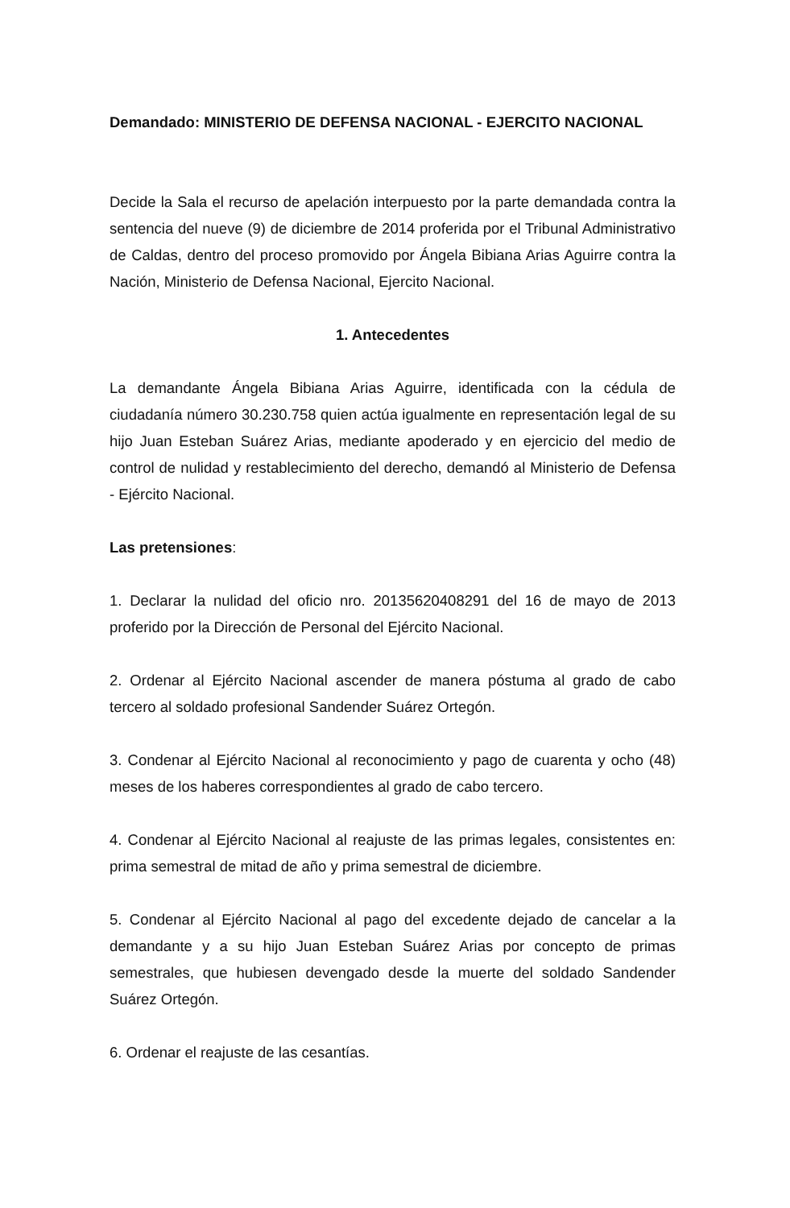Demandado: MINISTERIO DE DEFENSA NACIONAL - EJERCITO NACIONAL
Decide la Sala el recurso de apelación interpuesto por la parte demandada contra la sentencia del nueve (9) de diciembre de 2014 proferida por el Tribunal Administrativo de Caldas, dentro del proceso promovido por Ángela Bibiana Arias Aguirre contra la Nación, Ministerio de Defensa Nacional, Ejercito Nacional.
1. Antecedentes
La demandante Ángela Bibiana Arias Aguirre, identificada con la cédula de ciudadanía número 30.230.758 quien actúa igualmente en representación legal de su hijo Juan Esteban Suárez Arias, mediante apoderado y en ejercicio del medio de control de nulidad y restablecimiento del derecho, demandó al Ministerio de Defensa - Ejército Nacional.
Las pretensiones:
1. Declarar la nulidad del oficio nro. 20135620408291 del 16 de mayo de 2013 proferido por la Dirección de Personal del Ejército Nacional.
2. Ordenar al Ejército Nacional ascender de manera póstuma al grado de cabo tercero al soldado profesional Sandender Suárez Ortegón.
3. Condenar al Ejército Nacional al reconocimiento y pago de cuarenta y ocho (48) meses de los haberes correspondientes al grado de cabo tercero.
4. Condenar al Ejército Nacional al reajuste de las primas legales, consistentes en: prima semestral de mitad de año y prima semestral de diciembre.
5. Condenar al Ejército Nacional al pago del excedente dejado de cancelar a la demandante y a su hijo Juan Esteban Suárez Arias por concepto de primas semestrales, que hubiesen devengado desde la muerte del soldado Sandender Suárez Ortegón.
6. Ordenar el reajuste de las cesantías.